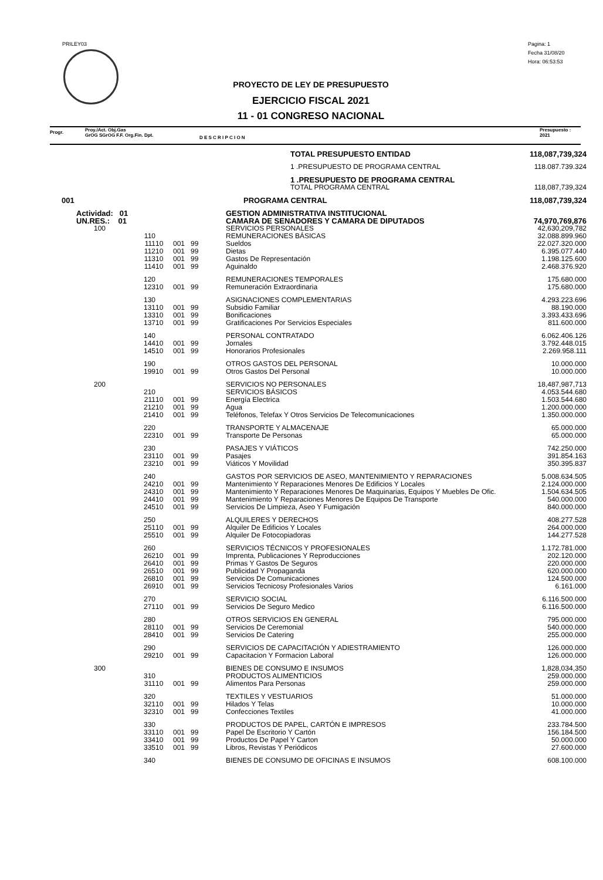PRILEY03
Pagina: 1
Fecha 31/08/20
Hora: 06:53:53
PROYECTO DE LEY DE PRESUPUESTO
EJERCICIO FISCAL 2021
11 - 01 CONGRESO NACIONAL
Progr.
Proy./Act. Obj.Gas
GrOG SGrOG F.F. Org.Fin. Dpt.
D E S C R I P C I O N
Presupuesto :
2021
| | | | | | TOTAL PRESUPUESTO ENTIDAD | 118,087,739,324 |
| | | | | | 1 .PRESUPUESTO DE PROGRAMA CENTRAL | 118.087.739.324 |
| | | | | | 1 .PRESUPUESTO DE PROGRAMA CENTRAL | |
| | | | | | TOTAL PROGRAMA CENTRAL | 118,087,739,324 |
| 001 | | | | | PROGRAMA CENTRAL | 118,087,739,324 |
| Actividad: 01 | | | | | GESTION ADMINISTRATIVA INSTITUCIONAL | |
| UN.RES.: 01 | | | | | CAMARA DE SENADORES Y CAMARA DE DIPUTADOS | 74,970,769,876 |
| 100 | | | | | SERVICIOS PERSONALES | 42,630,209,782 |
| 110 | | | | | REMUNERACIONES BÁSICAS | 32.088.899.960 |
| 111 | 10 | 001 | 99 | | Sueldos | 22.027.320.000 |
| 112 | 10 | 001 | 99 | | Dietas | 6.395.077.440 |
| 113 | 10 | 001 | 99 | | Gastos De Representación | 1.198.125.600 |
| 114 | 10 | 001 | 99 | | Aguinaldo | 2.468.376.920 |
| 120 | | | | | REMUNERACIONES TEMPORALES | 175.680.000 |
| 123 | 10 | 001 | 99 | | Remuneración Extraordinaria | 175.680.000 |
| 130 | | | | | ASIGNACIONES COMPLEMENTARIAS | 4.293.223.696 |
| 131 | 10 | 001 | 99 | | Subsidio Familiar | 88.190.000 |
| 133 | 10 | 001 | 99 | | Bonificaciones | 3.393.433.696 |
| 137 | 10 | 001 | 99 | | Gratificaciones Por Servicios Especiales | 811.600.000 |
| 140 | | | | | PERSONAL CONTRATADO | 6.062.406.126 |
| 144 | 10 | 001 | 99 | | Jornales | 3.792.448.015 |
| 145 | 10 | 001 | 99 | | Honorarios Profesionales | 2.269.958.111 |
| 190 | | | | | OTROS GASTOS DEL PERSONAL | 10.000.000 |
| 199 | 10 | 001 | 99 | | Otros Gastos Del Personal | 10.000.000 |
| 200 | | | | | SERVICIOS NO PERSONALES | 18,487,987,713 |
| 210 | | | | | SERVICIOS BÁSICOS | 4.053.544.680 |
| 211 | 10 | 001 | 99 | | Energía Electrica | 1.503.544.680 |
| 212 | 10 | 001 | 99 | | Agua | 1.200.000.000 |
| 214 | 10 | 001 | 99 | | Teléfonos, Telefax Y Otros Servicios De Telecomunicaciones | 1.350.000.000 |
| 220 | | | | | TRANSPORTE Y ALMACENAJE | 65.000.000 |
| 223 | 10 | 001 | 99 | | Transporte De Personas | 65.000.000 |
| 230 | | | | | PASAJES Y VIÁTICOS | 742.250.000 |
| 231 | 10 | 001 | 99 | | Pasajes | 391.854.163 |
| 232 | 10 | 001 | 99 | | Viáticos Y Movilidad | 350.395.837 |
| 240 | | | | | GASTOS POR SERVICIOS DE ASEO, MANTENIMIENTO Y REPARACIONES | 5.008.634.505 |
| 242 | 10 | 001 | 99 | | Mantenimiento Y Reparaciones Menores De Edificios Y Locales | 2.124.000.000 |
| 243 | 10 | 001 | 99 | | Mantenimiento Y Reparaciones Menores De Maquinarias, Equipos Y Muebles De Ofic. | 1.504.634.505 |
| 244 | 10 | 001 | 99 | | Mantenimiento Y Reparaciones Menores De Equipos De Transporte | 540.000.000 |
| 245 | 10 | 001 | 99 | | Servicios De Limpieza, Aseo Y Fumigación | 840.000.000 |
| 250 | | | | | ALQUILERES Y DERECHOS | 408.277.528 |
| 251 | 10 | 001 | 99 | | Alquiler De Edificios Y Locales | 264.000.000 |
| 255 | 10 | 001 | 99 | | Alquiler De Fotocopiadoras | 144.277.528 |
| 260 | | | | | SERVICIOS TÉCNICOS Y PROFESIONALES | 1.172.781.000 |
| 262 | 10 | 001 | 99 | | Imprenta, Publicaciones Y Reproducciones | 202.120.000 |
| 264 | 10 | 001 | 99 | | Primas Y Gastos De Seguros | 220.000.000 |
| 265 | 10 | 001 | 99 | | Publicidad Y Propaganda | 620.000.000 |
| 268 | 10 | 001 | 99 | | Servicios De Comunicaciones | 124.500.000 |
| 269 | 10 | 001 | 99 | | Servicios Tecnicosy Profesionales Varios | 6.161.000 |
| 270 | | | | | SERVICIO SOCIAL | 6.116.500.000 |
| 271 | 10 | 001 | 99 | | Servicios De Seguro Medico | 6.116.500.000 |
| 280 | | | | | OTROS SERVICIOS EN GENERAL | 795.000.000 |
| 281 | 10 | 001 | 99 | | Servicios De Ceremonial | 540.000.000 |
| 284 | 10 | 001 | 99 | | Servicios De Catering | 255.000.000 |
| 290 | | | | | SERVICIOS DE CAPACITACIÓN Y ADIESTRAMIENTO | 126.000.000 |
| 292 | 10 | 001 | 99 | | Capacitacion Y Formacion Laboral | 126.000.000 |
| 300 | | | | | BIENES DE CONSUMO E INSUMOS | 1,828,034,350 |
| 310 | | | | | PRODUCTOS ALIMENTICIOS | 259.000.000 |
| 311 | 10 | 001 | 99 | | Alimentos Para Personas | 259.000.000 |
| 320 | | | | | TEXTILES Y VESTUARIOS | 51.000.000 |
| 321 | 10 | 001 | 99 | | Hilados Y Telas | 10.000.000 |
| 323 | 10 | 001 | 99 | | Confecciones Textiles | 41.000.000 |
| 330 | | | | | PRODUCTOS DE PAPEL, CARTÓN E IMPRESOS | 233.784.500 |
| 331 | 10 | 001 | 99 | | Papel De Escritorio Y Cartón | 156.184.500 |
| 334 | 10 | 001 | 99 | | Productos De Papel Y Carton | 50.000.000 |
| 335 | 10 | 001 | 99 | | Libros, Revistas Y Periódicos | 27.600.000 |
| 340 | | | | | BIENES DE CONSUMO DE OFICINAS E INSUMOS | 608.100.000 |